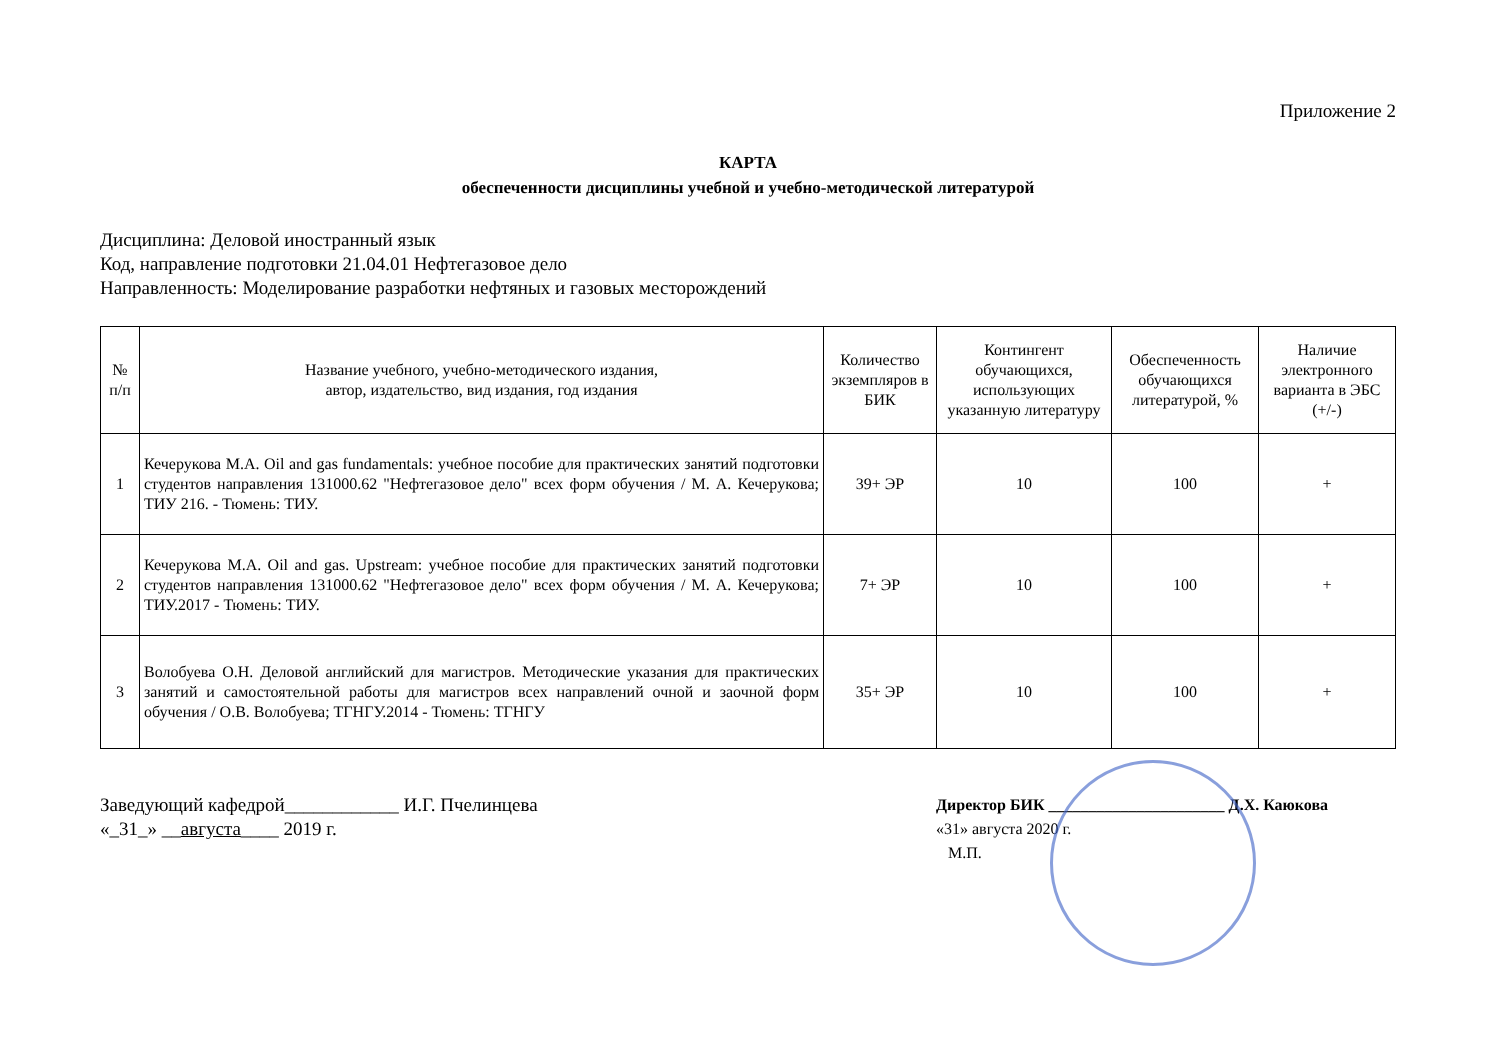Приложение 2
КАРТА
обеспеченности дисциплины учебной и учебно-методической литературой
Дисциплина: Деловой иностранный язык
Код, направление подготовки 21.04.01 Нефтегазовое дело
Направленность: Моделирование разработки нефтяных и газовых месторождений
| № п/п | Название учебного, учебно-методического издания, автор, издательство, вид издания, год издания | Количество экземпляров в БИК | Контингент обучающихся, использующих указанную литературу | Обеспеченность обучающихся литературой, % | Наличие электронного варианта в ЭБС (+/-) |
| --- | --- | --- | --- | --- | --- |
| 1 | Кечерукова М.А. Oil and gas fundamentals: учебное пособие для практических занятий подготовки студентов направления 131000.62 "Нефтегазовое дело" всех форм обучения / М. А. Кечерукова; ТИУ 216. - Тюмень: ТИУ. | 39+ ЭР | 10 | 100 | + |
| 2 | Кечерукова М.А. Oil and gas. Upstream: учебное пособие для практических занятий подготовки студентов направления 131000.62 "Нефтегазовое дело" всех форм обучения / М. А. Кечерукова; ТИУ.2017 - Тюмень: ТИУ. | 7+ ЭР | 10 | 100 | + |
| 3 | Волобуева О.Н. Деловой английский для магистров. Методические указания для практических занятий и самостоятельной работы для магистров всех направлений очной и заочной форм обучения / О.В. Волобуева; ТГНГУ.2014 - Тюмень: ТГНГУ | 35+ ЭР | 10 | 100 | + |
Заведующий кафедрой____________ И.Г. Пчелинцева
«_31_» __августа____ 2019 г.
Директор БИК ______________________ Д.Х. Каюкова
«31» августа 2020 г.
М.П.